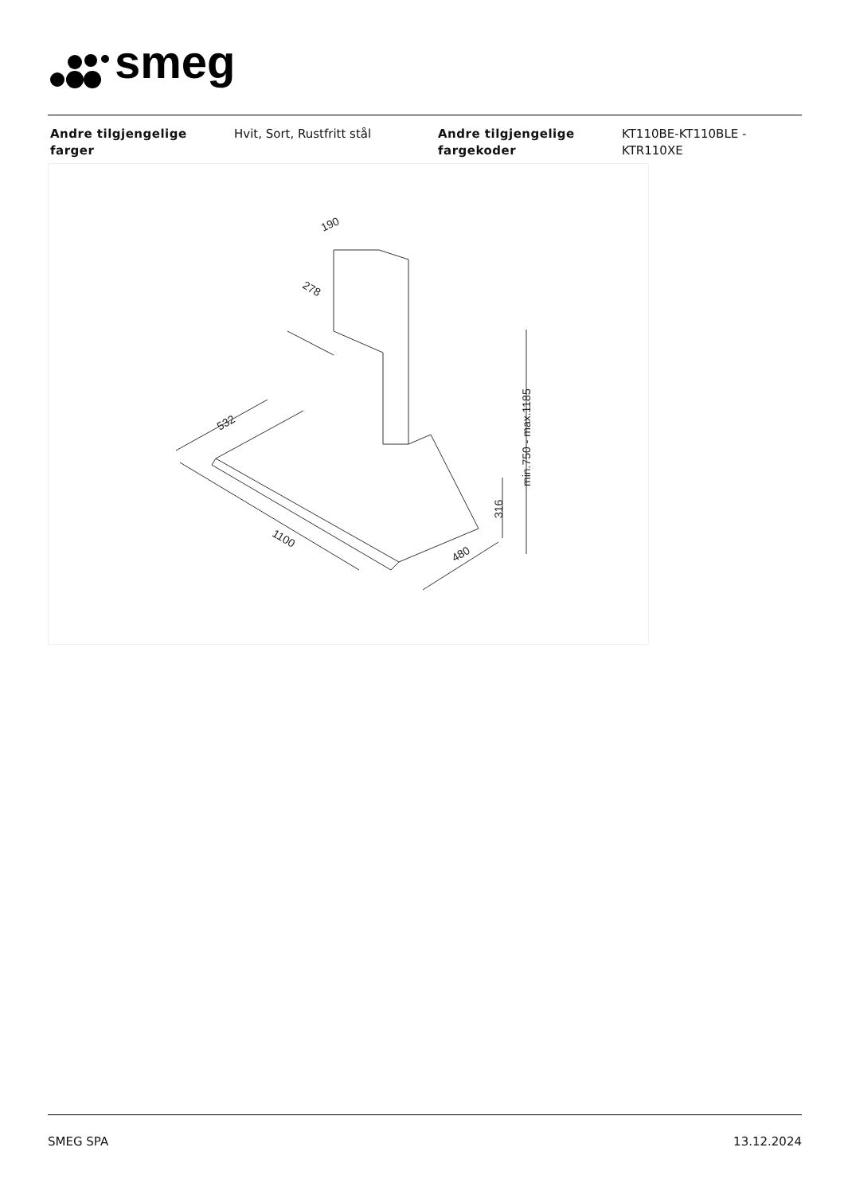smeg
| Andre tilgjengelige farger | Hvit, Sort, Rustfritt stål | Andre tilgjengelige fargekoder | KT110BE-KT110BLE - KTR110XE |
190
278
532
1100
480
316
min.750 - max.1185
SMEG SPA 13.12.2024